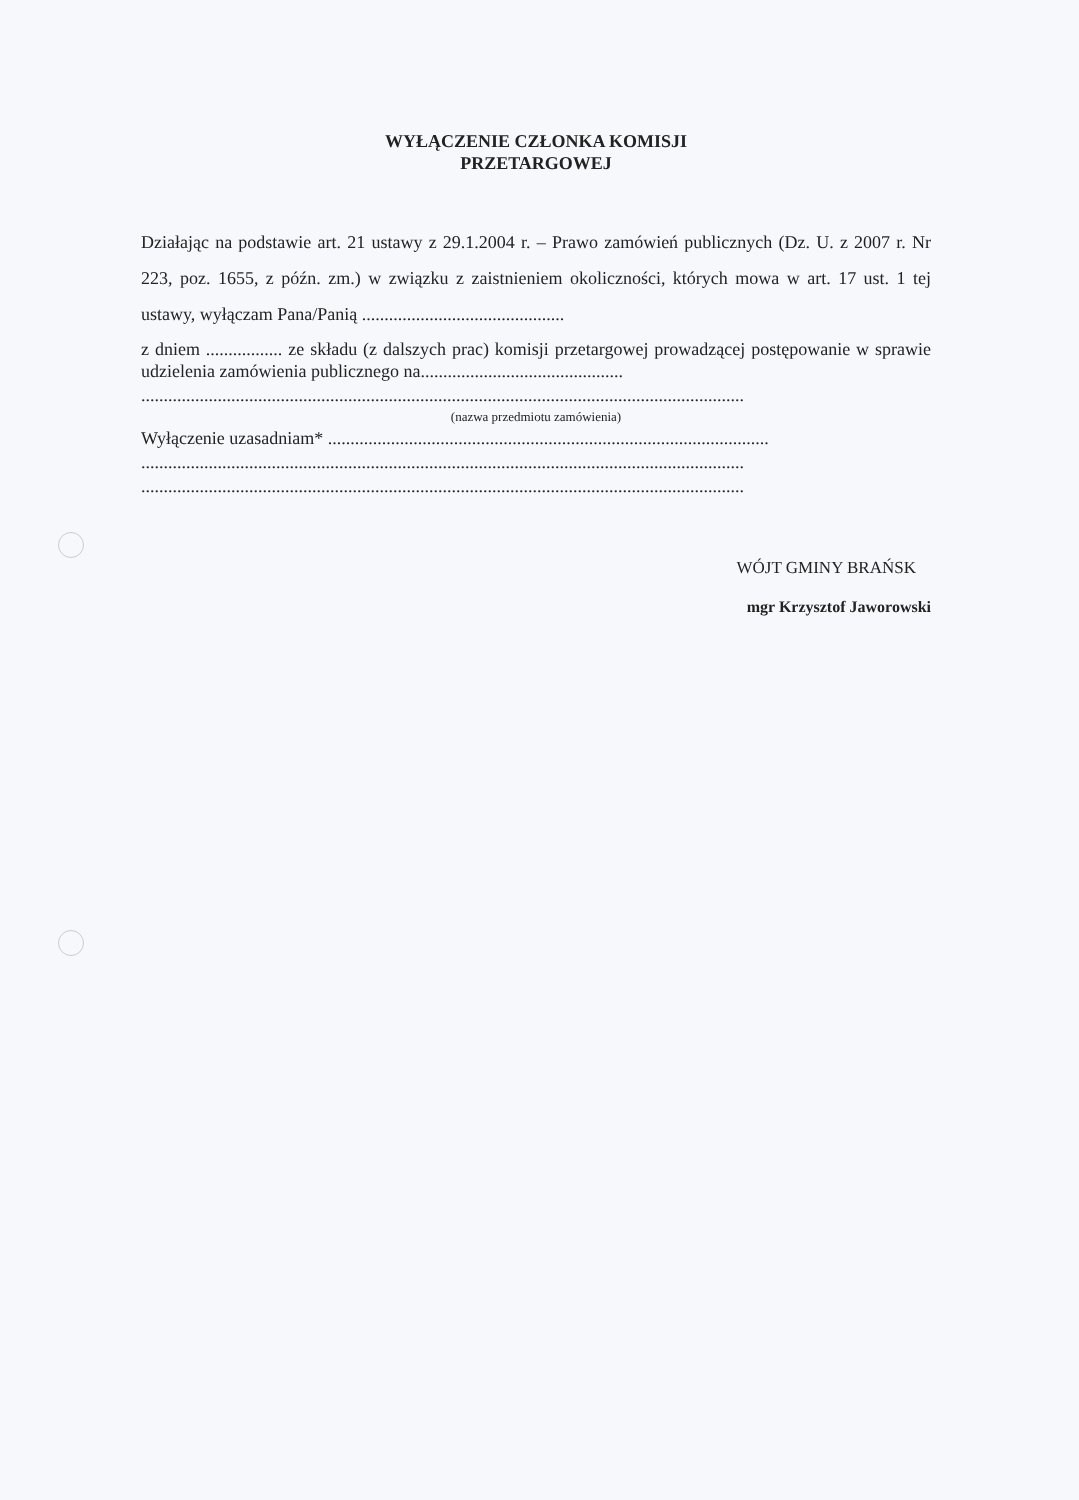WYŁĄCZENIE CZŁONKA KOMISJI
PRZETARGOWEJ
Działając na podstawie art. 21 ustawy z 29.1.2004 r. – Prawo zamówień publicznych (Dz. U. z 2007 r. Nr 223, poz. 1655, z późn. zm.) w związku z zaistnieniem okoliczności, których mowa w art. 17 ust. 1 tej ustawy, wyłączam Pana/Panią .............................................
z dniem ................. ze składu (z dalszych prac) komisji przetargowej prowadzącej postępowanie w sprawie udzielenia zamówienia publicznego na.............................................
......................................................................................................................................
(nazwa przedmiotu zamówienia)
Wyłączenie uzasadniam* ..................................................................................................
......................................................................................................................................
......................................................................................................................................
WÓJT GMINY BRAŃSK
mgr Krzysztof Jaworowski